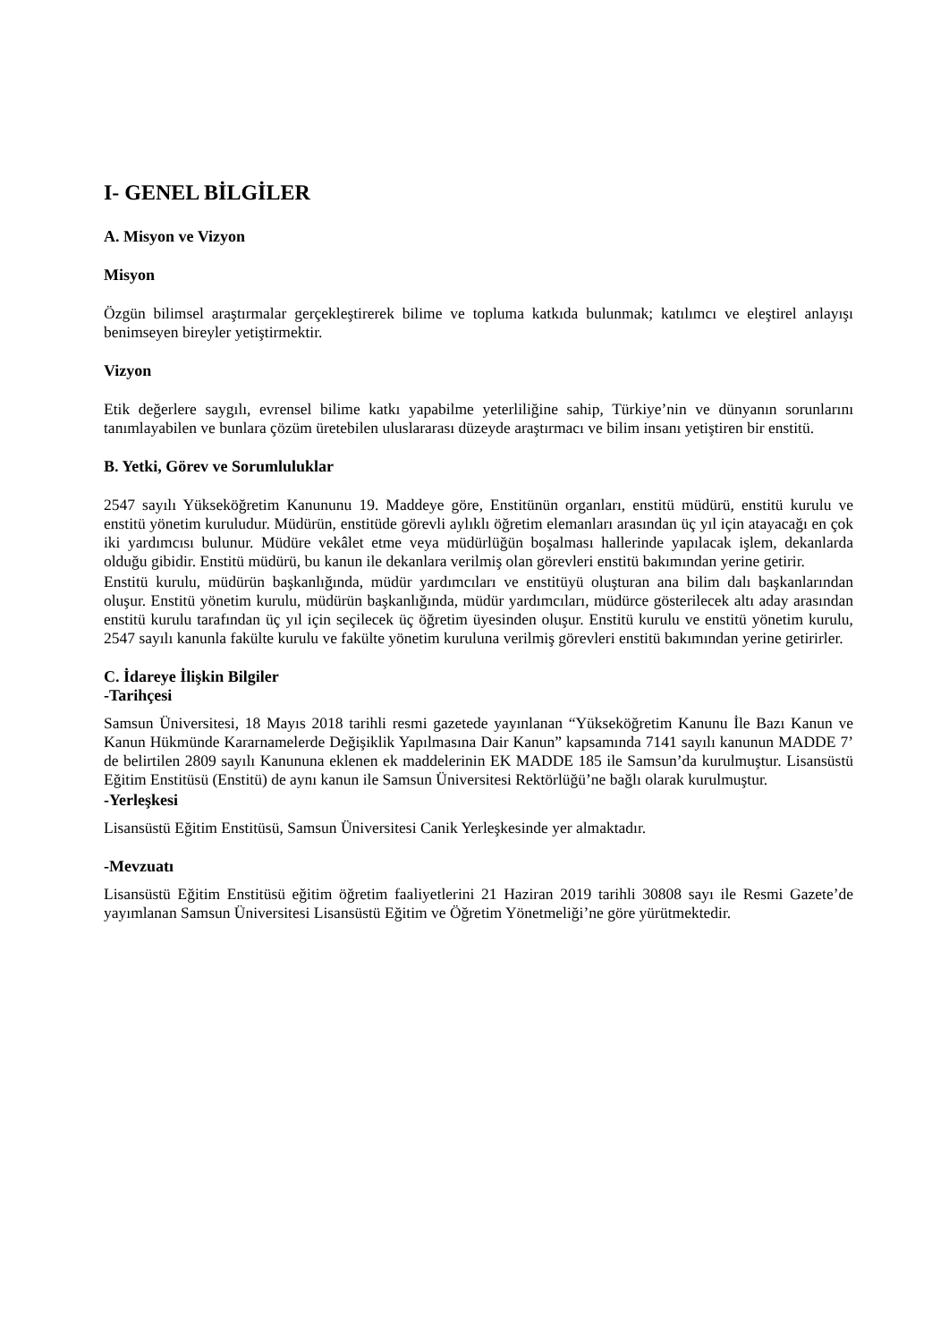I- GENEL BİLGİLER
A. Misyon ve Vizyon
Misyon
Özgün bilimsel araştırmalar gerçekleştirerek bilime ve topluma katkıda bulunmak; katılımcı ve eleştirel anlayışı benimseyen bireyler yetiştirmektir.
Vizyon
Etik değerlere saygılı, evrensel bilime katkı yapabilme yeterliliğine sahip, Türkiye’nin ve dünyanın sorunlarını tanımlayabilen ve bunlara çözüm üretebilen uluslararası düzeyde araştırmacı ve bilim insanı yetiştiren bir enstitü.
B. Yetki, Görev ve Sorumluluklar
2547 sayılı Yükseköğretim Kanununu 19. Maddeye göre, Enstitünün organları, enstitü müdürü, enstitü kurulu ve enstitü yönetim kuruludur. Müdürün, enstitüde görevli aylıklı öğretim elemanları arasından üç yıl için atayacağı en çok iki yardımcısı bulunur. Müdüre vekâlet etme veya müdürlüğün boşalması hallerinde yapılacak işlem, dekanlarda olduğu gibidir. Enstitü müdürü, bu kanun ile dekanlara verilmiş olan görevleri enstitü bakımından yerine getirir.
Enstitü kurulu, müdürün başkanlığında, müdür yardımcıları ve enstitüyü oluşturan ana bilim dalı başkanlarından oluşur. Enstitü yönetim kurulu, müdürün başkanlığında, müdür yardımcıları, müdürce gösterilecek altı aday arasından enstitü kurulu tarafından üç yıl için seçilecek üç öğretim üyesinden oluşur. Enstitü kurulu ve enstitü yönetim kurulu, 2547 sayılı kanunla fakülte kurulu ve fakülte yönetim kuruluna verilmiş görevleri enstitü bakımından yerine getirirler.
C. İdareye İlişkin Bilgiler
-Tarihçesi
Samsun Üniversitesi, 18 Mayıs 2018 tarihli resmi gazetede yayınlanan “Yükseköğretim Kanunu İle Bazı Kanun ve Kanun Hükmünde Kararnamelerde Değişiklik Yapılmasına Dair Kanun” kapsamında 7141 sayılı kanunun MADDE 7’ de belirtilen 2809 sayılı Kanununa eklenen ek maddelerinin EK MADDE 185 ile Samsun’da kurulmuştur. Lisansüstü Eğitim Enstitüsü (Enstitü) de aynı kanun ile Samsun Üniversitesi Rektörlüğü’ne bağlı olarak kurulmuştur.
-Yerleşkesi
Lisansüstü Eğitim Enstitüsü, Samsun Üniversitesi Canik Yerleşkesinde yer almaktadır.
-Mevzuatı
Lisansüstü Eğitim Enstitüsü eğitim öğretim faaliyetlerini 21 Haziran 2019 tarihli 30808 sayı ile Resmi Gazete’de yayımlanan Samsun Üniversitesi Lisansüstü Eğitim ve Öğretim Yönetmeliği’ne göre yürütmektedir.